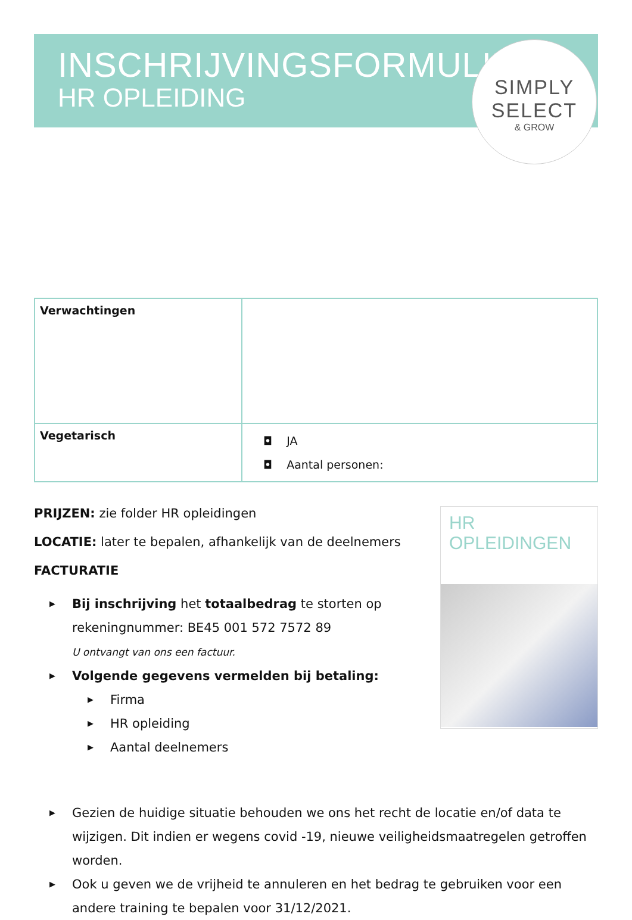INSCHRIJVINGSFORMULIER
HR OPLEIDING
SIMPLY
SELECT
& GROW
| Verwachtingen | |
| Vegetarisch | ◘ JA ◘ Aantal personen: |
PRIJZEN: zie folder HR opleidingen
LOCATIE: later te bepalen, afhankelijk van de deelnemers
FACTURATIE
▶ Bij inschrijving het totaalbedrag te storten op rekeningnummer: BE45 001 572 7572 89
U ontvangt van ons een factuur.
▶ Volgende gegevens vermelden bij betaling:
▶ Firma
▶ HR opleiding
▶ Aantal deelnemers
HR OPLEIDINGEN
▶ Gezien de huidige situatie behouden we ons het recht de locatie en/of data te wijzigen. Dit indien er wegens covid -19, nieuwe veiligheidsmaatregelen getroffen worden.
▶ Ook u geven we de vrijheid te annuleren en het bedrag te gebruiken voor een andere training te bepalen voor 31/12/2021.